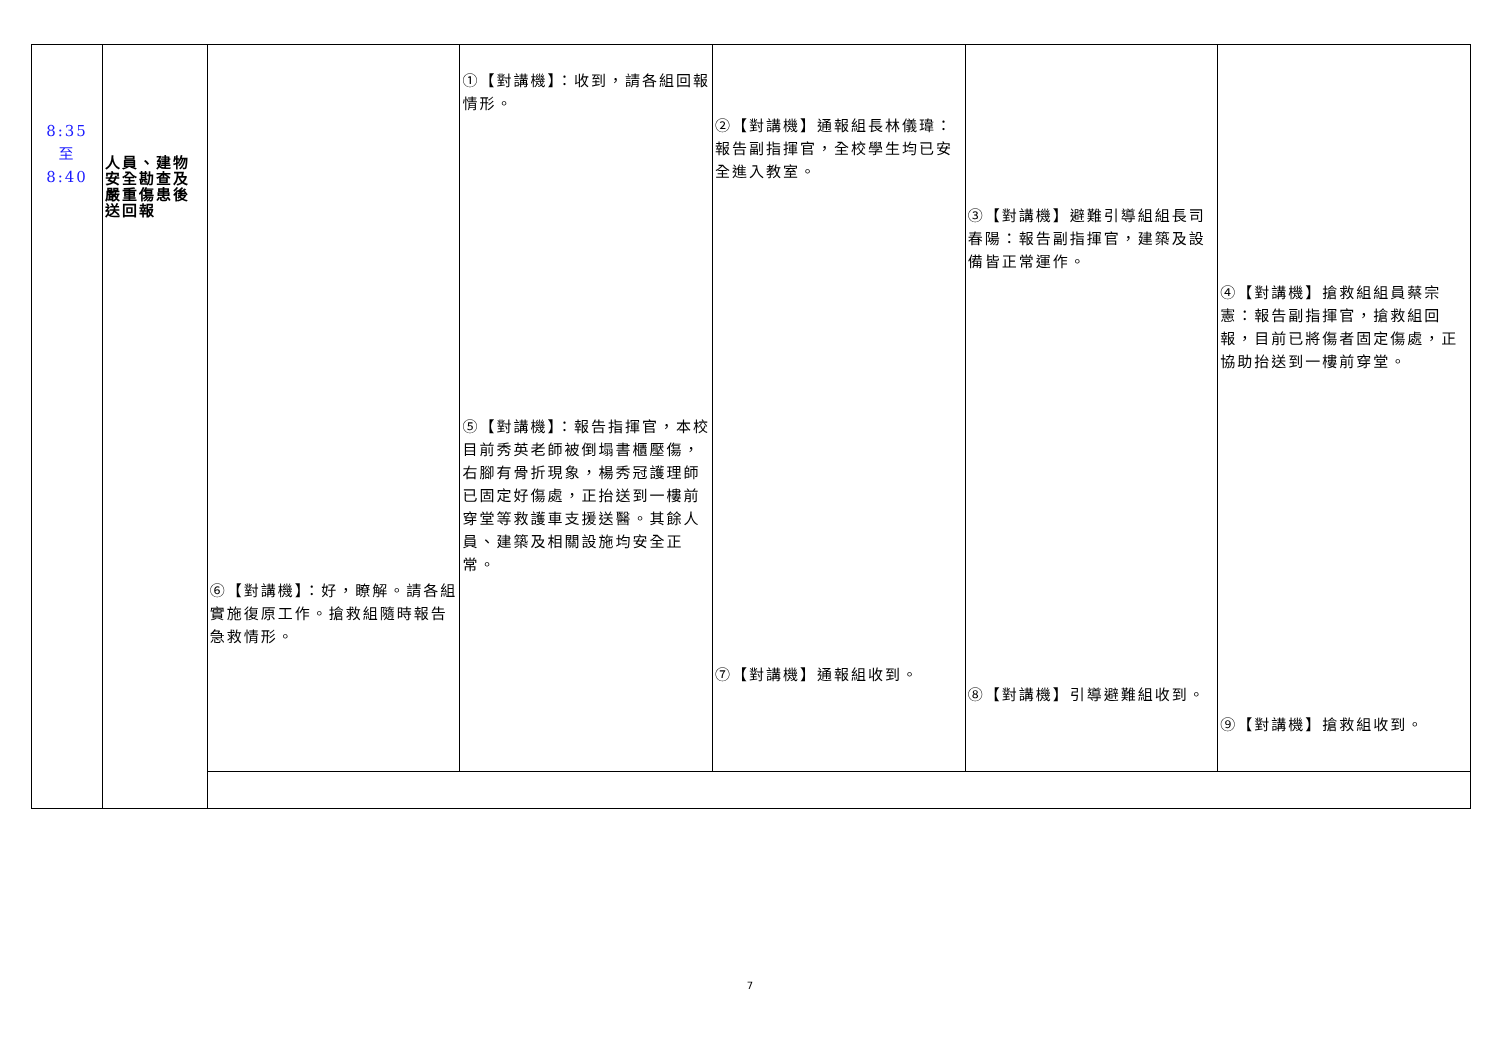| 8:35 至 8:40 | 人員、建物安全勘查及嚴重傷患後送回報 | ⑥【對講機】：好，瞭解。請各組實施復原工作。搶救組隨時報告急救情形。 | ①【對講機】：收到，請各組回報情形。 ⑤【對講機】：報告指揮官，本校目前秀英老師被倒塌書櫃壓傷，右腳有骨折現象，楊秀冠護理師已固定好傷處，正抬送到一樓前穿堂等救護車支援送醫。其餘人員、建築及相關設施均安全正常。 | ②【對講機】通報組長林儀瑋：報告副指揮官，全校學生均已安全進入教室。 ⑦【對講機】通報組收到。 | ③【對講機】避難引導組組長司春陽：報告副指揮官，建築及設備皆正常運作。 ⑧【對講機】引導避難組收到。 | ④【對講機】搶救組組員蔡宗憲：報告副指揮官，搶救組回報，目前已將傷者固定傷處，正協助抬送到一樓前穿堂。 ⑨【對講機】搶救組收到。 |
7